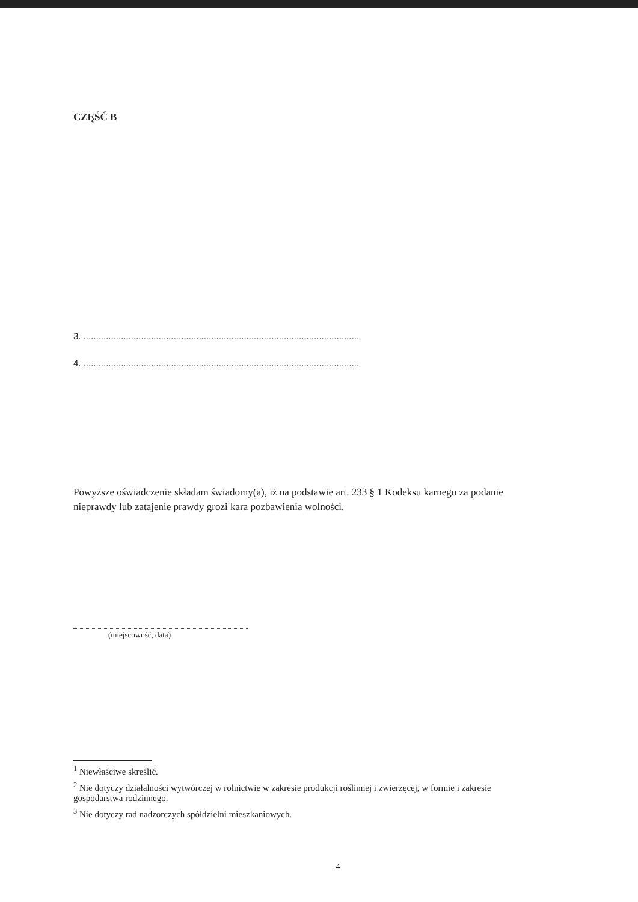CZĘŚĆ B
3. ..............................................................................................................
4. ..............................................................................................................
Powyższe oświadczenie składam świadomy(a), iż na podstawie art. 233 § 1 Kodeksu karnego za podanie nieprawdy lub zatajenie prawdy grozi kara pozbawienia wolności.
(miejscowość, data)
<sup>1</sup> Niewłaściwe skreślić.
<sup>2</sup> Nie dotyczy działalności wytwórczej w rolnictwie w zakresie produkcji roślinnej i zwierzęcej, w formie i zakresie gospodarstwa rodzinnego.
<sup>3</sup> Nie dotyczy rad nadzorczych spółdzielni mieszkaniowych.
4